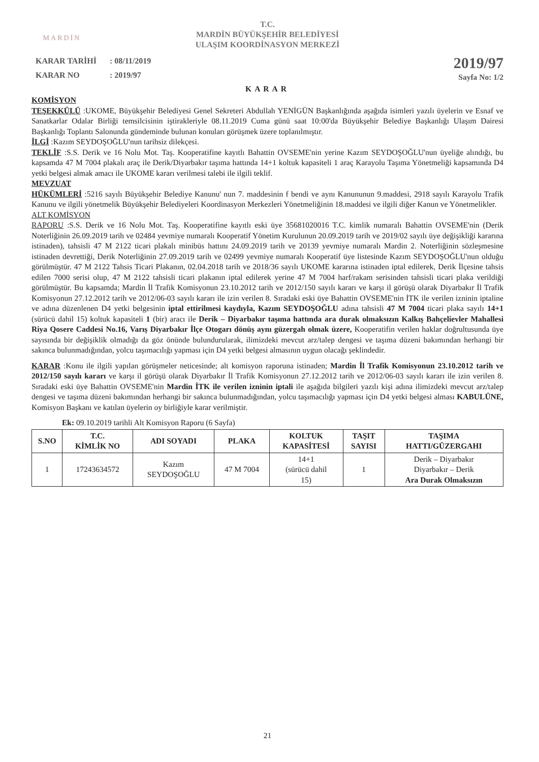MARDİN
T.C.
MARDİN BÜYÜKŞEHİR BELEDİYESİ
ULAŞIM KOORDİNASYON MERKEZİ
| KARAR TARİHİ | : 08/11/2019 |
| KARAR NO | : 2019/97 |
2019/97
Sayfa No: 1/2
KARAR
KOMİSYON
TEŞEKKÜLÜ :UKOME, Büyükşehir Belediyesi Genel Sekreteri Abdullah YENİGÜN Başkanlığında aşağıda isimleri yazılı üyelerin ve Esnaf ve Sanatkarlar Odalar Birliği temsilcisinin iştirakleriyle 08.11.2019 Cuma günü saat 10:00'da Büyükşehir Belediye Başkanlığı Ulaşım Dairesi Başkanlığı Toplantı Salonunda gündeminde bulunan konuları görüşmek üzere toplanılmıştır.
İLGİ :Kazım SEYDOŞOĞLU'nun tarihsiz dilekçesi.
TEKLİF :S.S. Derik ve 16 Nolu Mot. Taş. Kooperatifine kayıtlı Bahattin OVSEME'nin yerine Kazım SEYDOŞOĞLU'nun üyeliğe alındığı, bu kapsamda 47 M 7004 plakalı araç ile Derik/Diyarbakır taşıma hattında 14+1 koltuk kapasiteli 1 araç Karayolu Taşıma Yönetmeliği kapsamında D4 yetki belgesi almak amacı ile UKOME kararı verilmesi talebi ile ilgili teklif.
MEVZUAT
HÜKÜMLERİ :5216 sayılı Büyükşehir Belediye Kanunu' nun 7. maddesinin f bendi ve aynı Kanununun 9.maddesi, 2918 sayılı Karayolu Trafik Kanunu ve ilgili yönetmelik Büyükşehir Belediyeleri Koordinasyon Merkezleri Yönetmeliğinin 18.maddesi ve ilgili diğer Kanun ve Yönetmelikler.
ALT KOMİSYON
RAPORU :S.S. Derik ve 16 Nolu Mot. Taş. Kooperatifine kayıtlı eski üye 35681020016 T.C. kimlik numaralı Bahattin OVSEME'nin (Derik Noterliğinin 26.09.2019 tarih ve 02484 yevmiye numaralı Kooperatif Yönetim Kurulunun 20.09.2019 tarih ve 2019/02 sayılı üye değişikliği kararına istinaden), tahsisli 47 M 2122 ticari plakalı minibüs hattını 24.09.2019 tarih ve 20139 yevmiye numaralı Mardin 2. Noterliğinin sözleşmesine istinaden devrettiği, Derik Noterliğinin 27.09.2019 tarih ve 02499 yevmiye numaralı Kooperatif üye listesinde Kazım SEYDOŞOĞLU'nun olduğu görülmüştür. 47 M 2122 Tahsis Ticari Plakanın, 02.04.2018 tarih ve 2018/36 sayılı UKOME kararına istinaden iptal edilerek, Derik İlçesine tahsis edilen 7000 serisi olup, 47 M 2122 tahsisli ticari plakanın iptal edilerek yerine 47 M 7004 harf/rakam serisinden tahsisli ticari plaka verildiği görülmüştür. Bu kapsamda; Mardin İl Trafik Komisyonun 23.10.2012 tarih ve 2012/150 sayılı kararı ve karşı il görüşü olarak Diyarbakır İl Trafik Komisyonun 27.12.2012 tarih ve 2012/06-03 sayılı kararı ile izin verilen 8. Sıradaki eski üye Bahattin OVSEME'nin İTK ile verilen izninin iptaline ve adına düzenlenen D4 yetki belgesinin iptal ettirilmesi kaydıyla, Kazım SEYDOŞOĞLU adına tahsisli 47 M 7004 ticari plaka sayılı 14+1 (sürücü dahil 15) koltuk kapasiteli 1 (bir) aracı ile Derik – Diyarbakır taşıma hattında ara durak olmaksızın Kalkış Bahçelievler Mahallesi Riya Qosere Caddesi No.16, Varış Diyarbakır İlçe Otogarı dönüş aynı güzergah olmak üzere, Kooperatifin verilen haklar doğrultusunda üye sayısında bir değişiklik olmadığı da göz önünde bulundurularak, ilimizdeki mevcut arz/talep dengesi ve taşıma düzeni bakımından herhangi bir sakınca bulunmadığından, yolcu taşımacılığı yapması için D4 yetki belgesi almasının uygun olacağı şeklindedir.
KARAR :Konu ile ilgili yapılan görüşmeler neticesinde; alt komisyon raporuna istinaden; Mardin İl Trafik Komisyonun 23.10.2012 tarih ve 2012/150 sayılı kararı ve karşı il görüşü olarak Diyarbakır İl Trafik Komisyonun 27.12.2012 tarih ve 2012/06-03 sayılı kararı ile izin verilen 8. Sıradaki eski üye Bahattin OVSEME'nin Mardin İTK ile verilen izninin iptali ile aşağıda bilgileri yazılı kişi adına ilimizdeki mevcut arz/talep dengesi ve taşıma düzeni bakımından herhangi bir sakınca bulunmadığından, yolcu taşımacılığı yapması için D4 yetki belgesi alması KABULÜNE, Komisyon Başkanı ve katılan üyelerin oy birliğiyle karar verilmiştir.
Ek: 09.10.2019 tarihli Alt Komisyon Raporu (6 Sayfa)
| S.NO | T.C. KİMLİK NO | ADI SOYADI | PLAKA | KOLTUK KAPASİTESİ | TAŞIT SAYISI | TAŞIMA HATTI/GÜZERGAHI |
| --- | --- | --- | --- | --- | --- | --- |
| 1 | 17243634572 | Kazım SEYDOŞOĞLU | 47 M 7004 | 14+1 (sürücü dahil 15) | 1 | Derik – Diyarbakır Diyarbakır – Derik Ara Durak Olmaksızın |
21